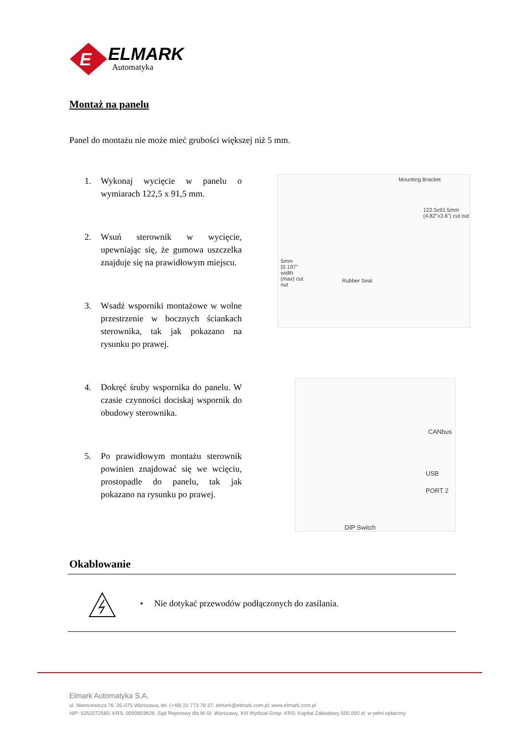E
ELMARK
Automatyka
Montaż na panelu
Panel do montażu nie może mieć grubości większej niż 5 mm.
1. Wykonaj wycięcie w panelu o wymiarach 122,5 x 91,5 mm.
2. Wsuń sterownik w wycięcie, upewniając się, że gumowa uszczelka znajduje się na prawidłowym miejscu.
3. Wsadź wsporniki montażowe w wolne przestrzenie w bocznych ściankach sterownika, tak jak pokazano na rysunku po prawej.
4. Dokręć śruby wspornika do panelu. W czasie czynności dociskaj wspornik do obudowy sterownika.
5. Po prawidłowym montażu sterownik powinien znajdować się we wcięciu, prostopadle do panelu, tak jak pokazano na rysunku po prawej.
Mounting Bracket
122.5x91.5mm (4.82"x3.6") cut out
5mm (0.197" width (max) cut out
Rubber Seal
CANbus
USB
PORT 2
DIP Switch
Okablowanie
• Nie dotykać przewodów podłączonych do zasilania.
Elmark Automatyka S.A.
ul. Niemcewicza 76, 05-075 Warszawa, tel. (+48) 22 773 79 37; elmark@elmark.com.pl; www.elmark.com.pl
NIP: 5252072585; KRS: 0000803828, Sąd Rejonowy dla M-St. Warszawy, XIII Wydział Gosp. KRS; Kapitał Zakładowy 500.000 zł, w pełni opłacony